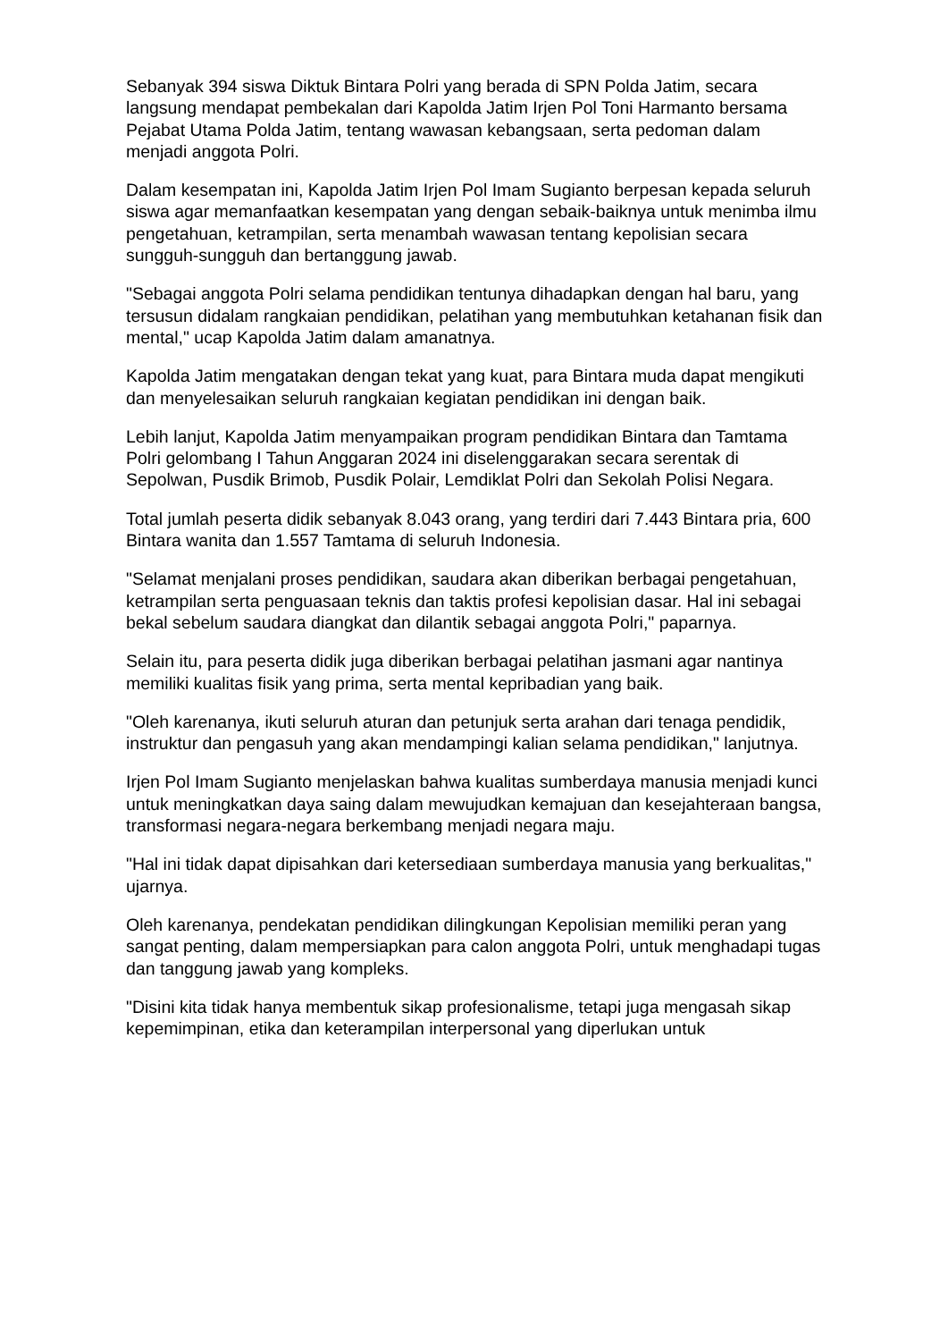Sebanyak 394 siswa Diktuk Bintara Polri yang berada di SPN Polda Jatim, secara langsung mendapat pembekalan dari Kapolda Jatim Irjen Pol Toni Harmanto bersama Pejabat Utama Polda Jatim, tentang wawasan kebangsaan, serta pedoman dalam menjadi anggota Polri.
Dalam kesempatan ini, Kapolda Jatim Irjen Pol Imam Sugianto berpesan kepada seluruh siswa agar memanfaatkan kesempatan yang dengan sebaik-baiknya untuk menimba ilmu pengetahuan, ketrampilan, serta menambah wawasan tentang kepolisian secara sungguh-sungguh dan bertanggung jawab.
"Sebagai anggota Polri selama pendidikan tentunya dihadapkan dengan hal baru, yang tersusun didalam rangkaian pendidikan, pelatihan yang membutuhkan ketahanan fisik dan mental," ucap Kapolda Jatim dalam amanatnya.
Kapolda Jatim mengatakan dengan tekat yang kuat, para Bintara muda dapat mengikuti dan menyelesaikan seluruh rangkaian kegiatan pendidikan ini dengan baik.
Lebih lanjut, Kapolda Jatim menyampaikan program pendidikan Bintara dan Tamtama Polri gelombang I Tahun Anggaran 2024 ini diselenggarakan secara serentak di Sepolwan, Pusdik Brimob, Pusdik Polair, Lemdiklat Polri dan Sekolah Polisi Negara.
Total jumlah peserta didik sebanyak 8.043 orang, yang terdiri dari 7.443 Bintara pria, 600 Bintara wanita dan 1.557 Tamtama di seluruh Indonesia.
"Selamat menjalani proses pendidikan, saudara akan diberikan berbagai pengetahuan, ketrampilan serta penguasaan teknis dan taktis profesi kepolisian dasar. Hal ini sebagai bekal sebelum saudara diangkat dan dilantik sebagai anggota Polri," paparnya.
Selain itu, para peserta didik juga diberikan berbagai pelatihan jasmani agar nantinya memiliki kualitas fisik yang prima, serta mental kepribadian yang baik.
"Oleh karenanya, ikuti seluruh aturan dan petunjuk serta arahan dari tenaga pendidik, instruktur dan pengasuh yang akan mendampingi kalian selama pendidikan," lanjutnya.
Irjen Pol Imam Sugianto menjelaskan bahwa kualitas sumberdaya manusia menjadi kunci untuk meningkatkan daya saing dalam mewujudkan kemajuan dan kesejahteraan bangsa, transformasi negara-negara berkembang menjadi negara maju.
"Hal ini tidak dapat dipisahkan dari ketersediaan sumberdaya manusia yang berkualitas," ujarnya.
Oleh karenanya, pendekatan pendidikan dilingkungan Kepolisian memiliki peran yang sangat penting, dalam mempersiapkan para calon anggota Polri, untuk menghadapi tugas dan tanggung jawab yang kompleks.
"Disini kita tidak hanya membentuk sikap profesionalisme, tetapi juga mengasah sikap kepemimpinan, etika dan keterampilan interpersonal yang diperlukan untuk